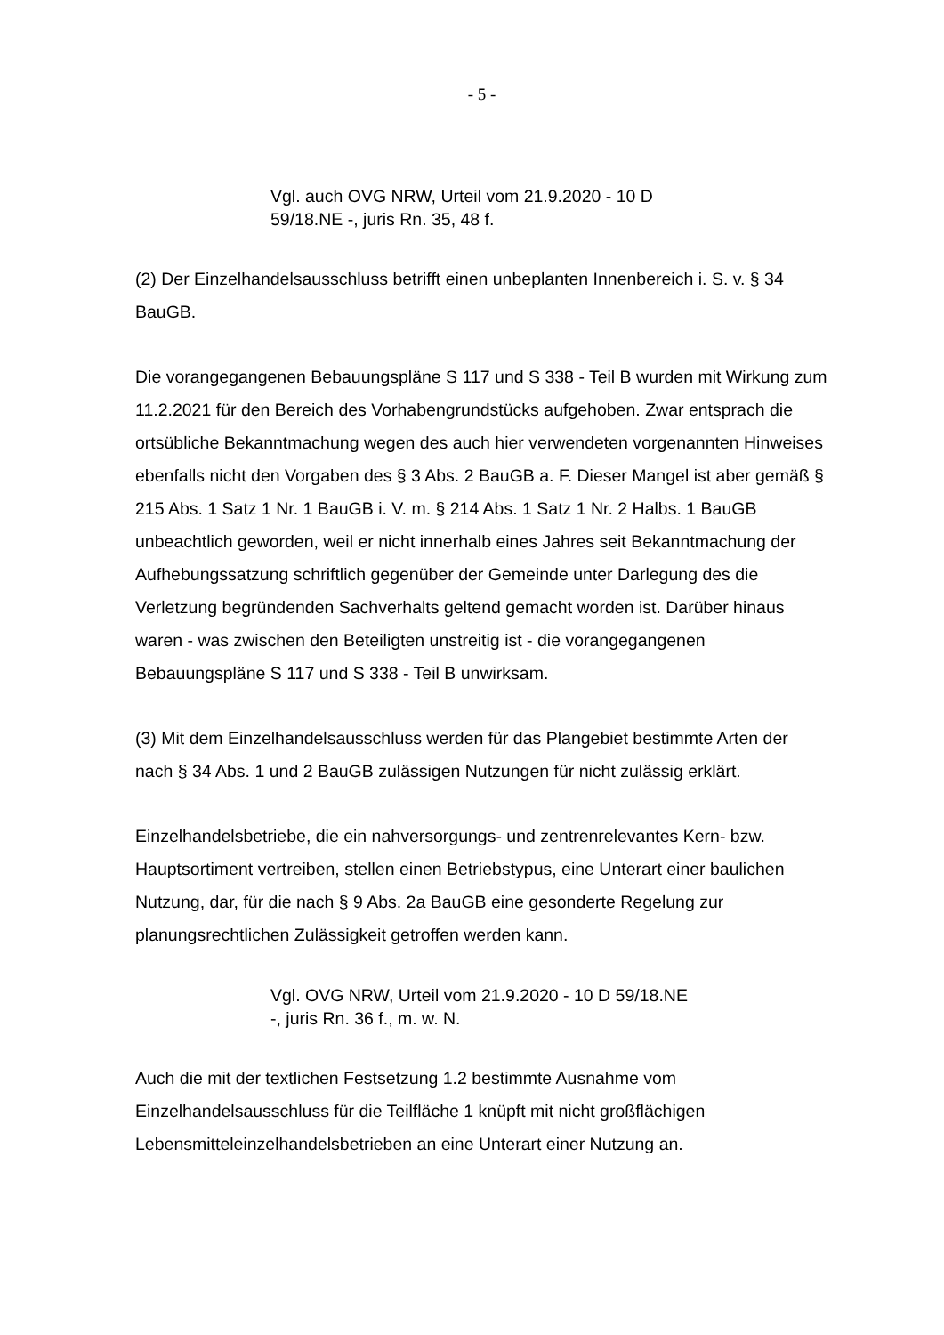- 5 -
Vgl. auch OVG NRW, Urteil vom 21.9.2020 - 10 D 59/18.NE -, juris Rn. 35, 48 f.
(2) Der Einzelhandelsausschluss betrifft einen unbeplanten Innenbereich i. S. v. § 34 BauGB.
Die vorangegangenen Bebauungspläne S 117 und S 338 - Teil B wurden mit Wirkung zum 11.2.2021 für den Bereich des Vorhabengrundstücks aufgehoben. Zwar entsprach die ortsübliche Bekanntmachung wegen des auch hier verwendeten vorgenannten Hinweises ebenfalls nicht den Vorgaben des § 3 Abs. 2 BauGB a. F. Dieser Mangel ist aber gemäß § 215 Abs. 1 Satz 1 Nr. 1 BauGB i. V. m. § 214 Abs. 1 Satz 1 Nr. 2 Halbs. 1 BauGB unbeachtlich geworden, weil er nicht innerhalb eines Jahres seit Bekanntmachung der Aufhebungssatzung schriftlich gegenüber der Gemeinde unter Darlegung des die Verletzung begründenden Sachverhalts geltend gemacht worden ist. Darüber hinaus waren - was zwischen den Beteiligten unstreitig ist - die vorangegangenen Bebauungspläne S 117 und S 338 - Teil B unwirksam.
(3) Mit dem Einzelhandelsausschluss werden für das Plangebiet bestimmte Arten der nach § 34 Abs. 1 und 2 BauGB zulässigen Nutzungen für nicht zulässig erklärt.
Einzelhandelsbetriebe, die ein nahversorgungs- und zentrenrelevantes Kern- bzw. Hauptsortiment vertreiben, stellen einen Betriebstypus, eine Unterart einer baulichen Nutzung, dar, für die nach § 9 Abs. 2a BauGB eine gesonderte Regelung zur planungsrechtlichen Zulässigkeit getroffen werden kann.
Vgl. OVG NRW, Urteil vom 21.9.2020 - 10 D 59/18.NE -, juris Rn. 36 f., m. w. N.
Auch die mit der textlichen Festsetzung 1.2 bestimmte Ausnahme vom Einzelhandelsausschluss für die Teilfläche 1 knüpft mit nicht großflächigen Lebensmitteleinzelhandelsbetrieben an eine Unterart einer Nutzung an.